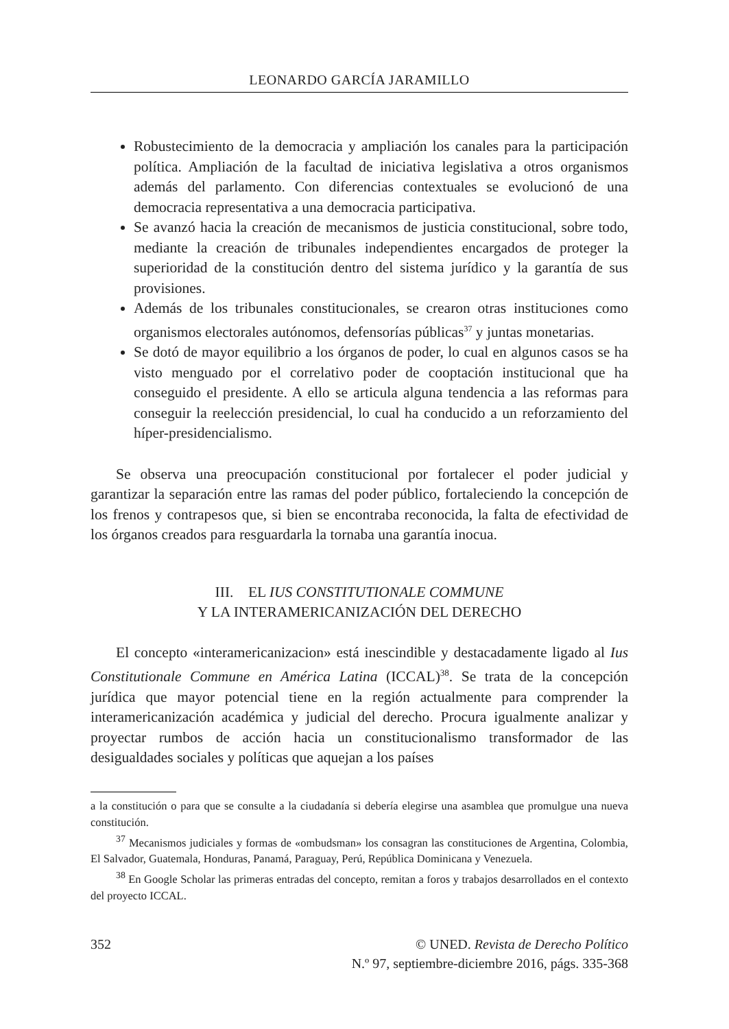LEONARDO GARCÍA JARAMILLO
Robustecimiento de la democracia y ampliación los canales para la participación política. Ampliación de la facultad de iniciativa legislativa a otros organismos además del parlamento. Con diferencias contextuales se evolucionó de una democracia representativa a una democracia participativa.
Se avanzó hacia la creación de mecanismos de justicia constitucional, sobre todo, mediante la creación de tribunales independientes encargados de proteger la superioridad de la constitución dentro del sistema jurídico y la garantía de sus provisiones.
Además de los tribunales constitucionales, se crearon otras instituciones como organismos electorales autónomos, defensorías públicas<sup>37</sup> y juntas monetarias.
Se dotó de mayor equilibrio a los órganos de poder, lo cual en algunos casos se ha visto menguado por el correlativo poder de cooptación institucional que ha conseguido el presidente. A ello se articula alguna tendencia a las reformas para conseguir la reelección presidencial, lo cual ha conducido a un reforzamiento del híper-presidencialismo.
Se observa una preocupación constitucional por fortalecer el poder judicial y garantizar la separación entre las ramas del poder público, fortaleciendo la concepción de los frenos y contrapesos que, si bien se encontraba reconocida, la falta de efectividad de los órganos creados para resguardarla la tornaba una garantía inocua.
III. EL IUS CONSTITUTIONALE COMMUNE
Y LA INTERAMERICANIZACIÓN DEL DERECHO
El concepto «interamericanizacion» está inescindible y destacadamente ligado al Ius Constitutionale Commune en América Latina (ICCAL)<sup>38</sup>. Se trata de la concepción jurídica que mayor potencial tiene en la región actualmente para comprender la interamericanización académica y judicial del derecho. Procura igualmente analizar y proyectar rumbos de acción hacia un constitucionalismo transformador de las desigualdades sociales y políticas que aquejan a los países
a la constitución o para que se consulte a la ciudadanía si debería elegirse una asamblea que promulgue una nueva constitución.
<sup>37</sup> Mecanismos judiciales y formas de «ombudsman» los consagran las constituciones de Argentina, Colombia, El Salvador, Guatemala, Honduras, Panamá, Paraguay, Perú, República Dominicana y Venezuela.
<sup>38</sup> En Google Scholar las primeras entradas del concepto, remitan a foros y trabajos desarrollados en el contexto del proyecto ICCAL.
352 © UNED. Revista de Derecho Político
N.º 97, septiembre-diciembre 2016, págs. 335-368